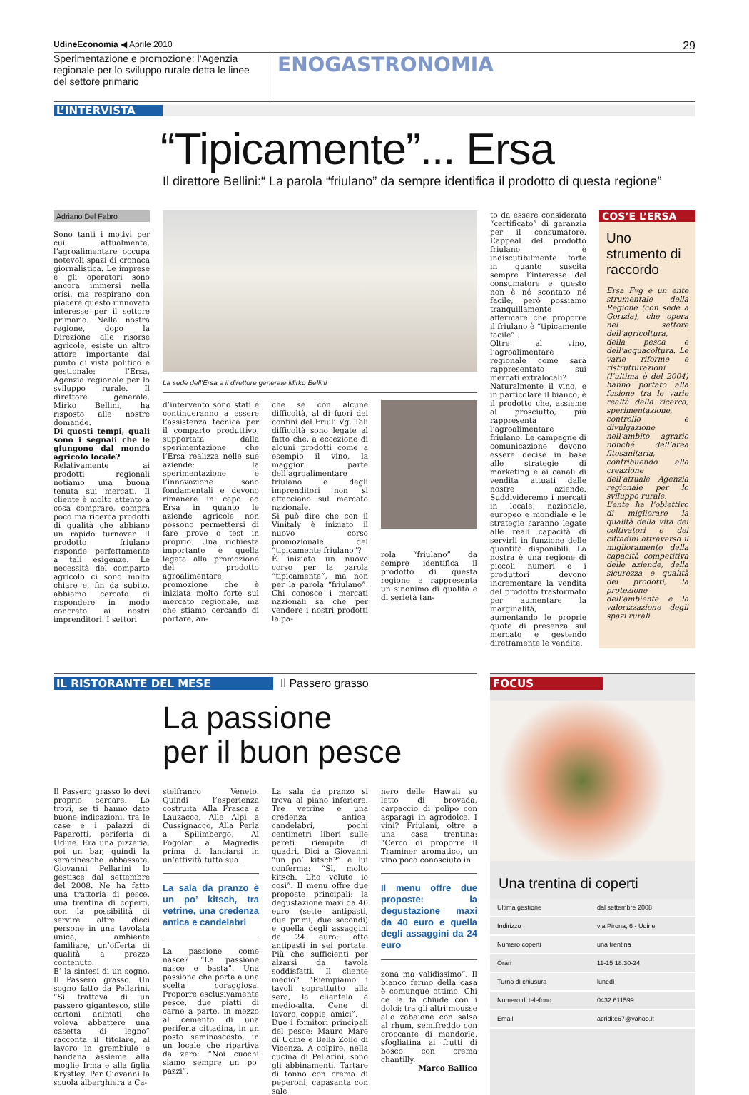UdineEconomia ◀ Aprile 2010 29
Sperimentazione e promozione: l’Agenzia regionale per lo sviluppo rurale detta le linee del settore primario
ENOGASTRONOMIA
L’INTERVISTA
“Tipicamente”... Ersa
Il direttore Bellini:“ La parola “friulano” da sempre identifica il prodotto di questa regione”
Adriano Del Fabro
Sono tanti i motivi per cui, attualmente, l’agroalimentare occupa notevoli spazi di cronaca giornalistica. Le imprese e gli operatori sono ancora immersi nella crisi, ma respirano con piacere questo rinnovato interesse per il settore primario. Nella nostra regione, dopo la Direzione alle risorse agricole, esiste un altro attore importante dal punto di vista politico e gestionale: l’Ersa, Agenzia regionale per lo sviluppo rurale. Il direttore generale, Mirko Bellini, ha risposto alle nostre domande.
Di questi tempi, quali sono i segnali che le giungono dal mondo agricolo locale?
Relativamente ai prodotti regionali notiamo una buona tenuta sui mercati. Il cliente è molto attento a cosa comprare, compra poco ma ricerca prodotti di qualità che abbiano un rapido turnover. Il prodotto friulano risponde perfettamente a tali esigenze. Le necessità del comparto agricolo ci sono molto chiare e, fin da subito, abbiamo cercato di rispondere in modo concreto ai nostri imprenditori. I settori
La sede dell’Ersa e il direttore generale Mirko Bellini
d’intervento sono stati e continueranno a essere l’assistenza tecnica per il comparto produttivo, supportata dalla sperimentazione che l’Ersa realizza nelle sue aziende: la sperimentazione e l’innovazione sono fondamentali e devono rimanere in capo ad Ersa in quanto le aziende agricole non possono permettersi di fare prove o test in proprio. Una richiesta importante è quella legata alla promozione del prodotto agroalimentare, promozione che è iniziata molto forte sul mercato regionale, ma che stiamo cercando di portare, an-
che se con alcune difficoltà, al di fuori dei confini del Friuli Vg. Tali difficoltà sono legate al fatto che, a eccezione di alcuni prodotti come a esempio il vino, la maggior parte dell’agroalimentare friulano e degli imprenditori non si affacciano sul mercato nazionale.
Si può dire che con il Vinitaly è iniziato il nuovo corso promozionale del “tipicamente friulano”?
È iniziato un nuovo corso per la parola “tipicamente”, ma non per la parola “friulano”. Chi conosce i mercati nazionali sa che per vendere i nostri prodotti la pa-
rola “friulano” da sempre identifica il prodotto di questa regione e rappresenta un sinonimo di qualità e di serietà tan-
to da essere considerata “certificato” di garanzia per il consumatore. L’appeal del prodotto friulano è indiscutibilmente forte in quanto suscita sempre l’interesse del consumatore e questo non è né scontato né facile, però possiamo tranquillamente affermare che proporre il friulano è “tipicamente facile”..
Oltre al vino, l’agroalimentare regionale come sarà rappresentato sui mercati extralocali?
Naturalmente il vino, e in particolare il bianco, è il prodotto che, assieme al prosciutto, più rappresenta l’agroalimentare friulano. Le campagne di comunicazione devono essere decise in base alle strategie di marketing e ai canali di vendita attuati dalle nostre aziende. Suddivideremo i mercati in locale, nazionale, europeo e mondiale e le strategie saranno legate alle reali capacità di servirli in funzione delle quantità disponibili. La nostra è una regione di piccoli numeri e i produttori devono incrementare la vendita del prodotto trasformato per aumentare la marginalità, aumentando le proprie quote di presenza sul mercato e gestendo direttamente le vendite.
COS’E L’ERSA
Uno strumento di raccordo
Ersa Fvg è un ente strumentale della Regione (con sede a Gorizia), che opera nel settore dell’agricoltura, della pesca e dell’acquacoltura. Le varie riforme e ristrutturazioni (l’ultima è del 2004) hanno portato alla fusione tra le varie realtà della ricerca, sperimentazione, controllo e divulgazione nell’ambito agrario nonché dell’area fitosanitaria, contribuendo alla creazione dell’attuale Agenzia regionale per lo sviluppo rurale.
L’ente ha l’obiettivo di migliorare la qualità della vita dei coltivatori e dei cittadini attraverso il miglioramento della capacità competitiva delle aziende, della sicurezza e qualità dei prodotti, la protezione dell’ambiente e la valorizzazione degli spazi rurali.
IL RISTORANTE DEL MESE Il Passero grasso
La passione
per il buon pesce
Il Passero grasso lo devi proprio cercare. Lo trovi, se ti hanno dato buone indicazioni, tra le case e i palazzi di Paparotti, periferia di Udine. Era una pizzeria, poi un bar, quindi la saracinesche abbassate. Giovanni Pellarini lo gestisce dal settembre del 2008. Ne ha fatto una trattoria di pesce, una trentina di coperti, con la possibilità di servire altre dieci persone in una tavolata unica, ambiente familiare, un’offerta di qualità a prezzo contenuto.
E’ la sintesi di un sogno, Il Passero grasso. Un sogno fatto da Pellarini. “Si trattava di un passero gigantesco, stile cartoni animati, che voleva abbattere una casetta di legno” racconta il titolare, al lavoro in grembiule e bandana assieme alla moglie Irma e alla figlia Krystley. Per Giovanni la scuola alberghiera a Ca-
stelfranco Veneto. Quindi l’esperienza costruita Alla Frasca a Lauzacco, Alle Alpi a Cussignacco, Alla Perla a Spilimbergo, Al Fogolar a Magredis prima di lanciarsi in un’attività tutta sua.
La sala da pranzo è un po’ kitsch, tra vetrine, una credenza antica e candelabri
La passione come nasce? “La passione nasce e basta”. Una passione che porta a una scelta coraggiosa. Proporre esclusivamente pesce, due piatti di carne a parte, in mezzo al cemento di una periferia cittadina, in un posto seminascosto, in un locale che ripartiva da zero: “Noi cuochi siamo sempre un po’ pazzi”.
La sala da pranzo si trova al piano inferiore. Tre vetrine e una credenza antica, candelabri, pochi centimetri liberi sulle pareti riempite di quadri. Dici a Giovanni “un po’ kitsch?” e lui conferma: “Sì, molto kitsch. L’ho voluto io così”. Il menu offre due proposte principali: la degustazione maxi da 40 euro (sette antipasti, due primi, due secondi) e quella degli assaggini da 24 euro: otto antipasti in sei portate. Più che sufficienti per alzarsi da tavola soddisfatti. Il cliente medio? “Riempiamo i tavoli soprattutto alla sera, la clientela è medio-alta. Cene di lavoro, coppie, amici”.
Due i fornitori principali del pesce: Mauro Mare di Udine e Bella Zoilo di Vicenza. A colpire, nella cucina di Pellarini, sono gli abbinamenti. Tartare di tonno con crema di peperoni, capasanta con sale
nero delle Hawaii su letto di brovada, carpaccio di polipo con asparagi in agrodolce. I vini? Friulani, oltre a una casa trentina: “Cerco di proporre il Traminer aromatico, un vino poco conosciuto in
Il menu offre due proposte: la degustazione maxi da 40 euro e quella degli assaggini da 24 euro
zona ma validissimo”. Il bianco fermo della casa è comunque ottimo. Chi ce la fa chiude con i dolci: tra gli altri mousse allo zabaione con salsa al rhum, semifreddo con croccante di mandorle, sfogliatina ai frutti di bosco con crema chantilly.
Marco Ballico
FOCUS
Una trentina di coperti
| Ultima gestione | dal settembre 2008 |
| Indirizzo | via Pirona, 6 - Udine |
| Numero coperti | una trentina |
| Orari | 11-15 18.30-24 |
| Turno di chiusura | lunedì |
| Numero di telefono | 0432.611599 |
| Email | acridite67@yahoo.it |